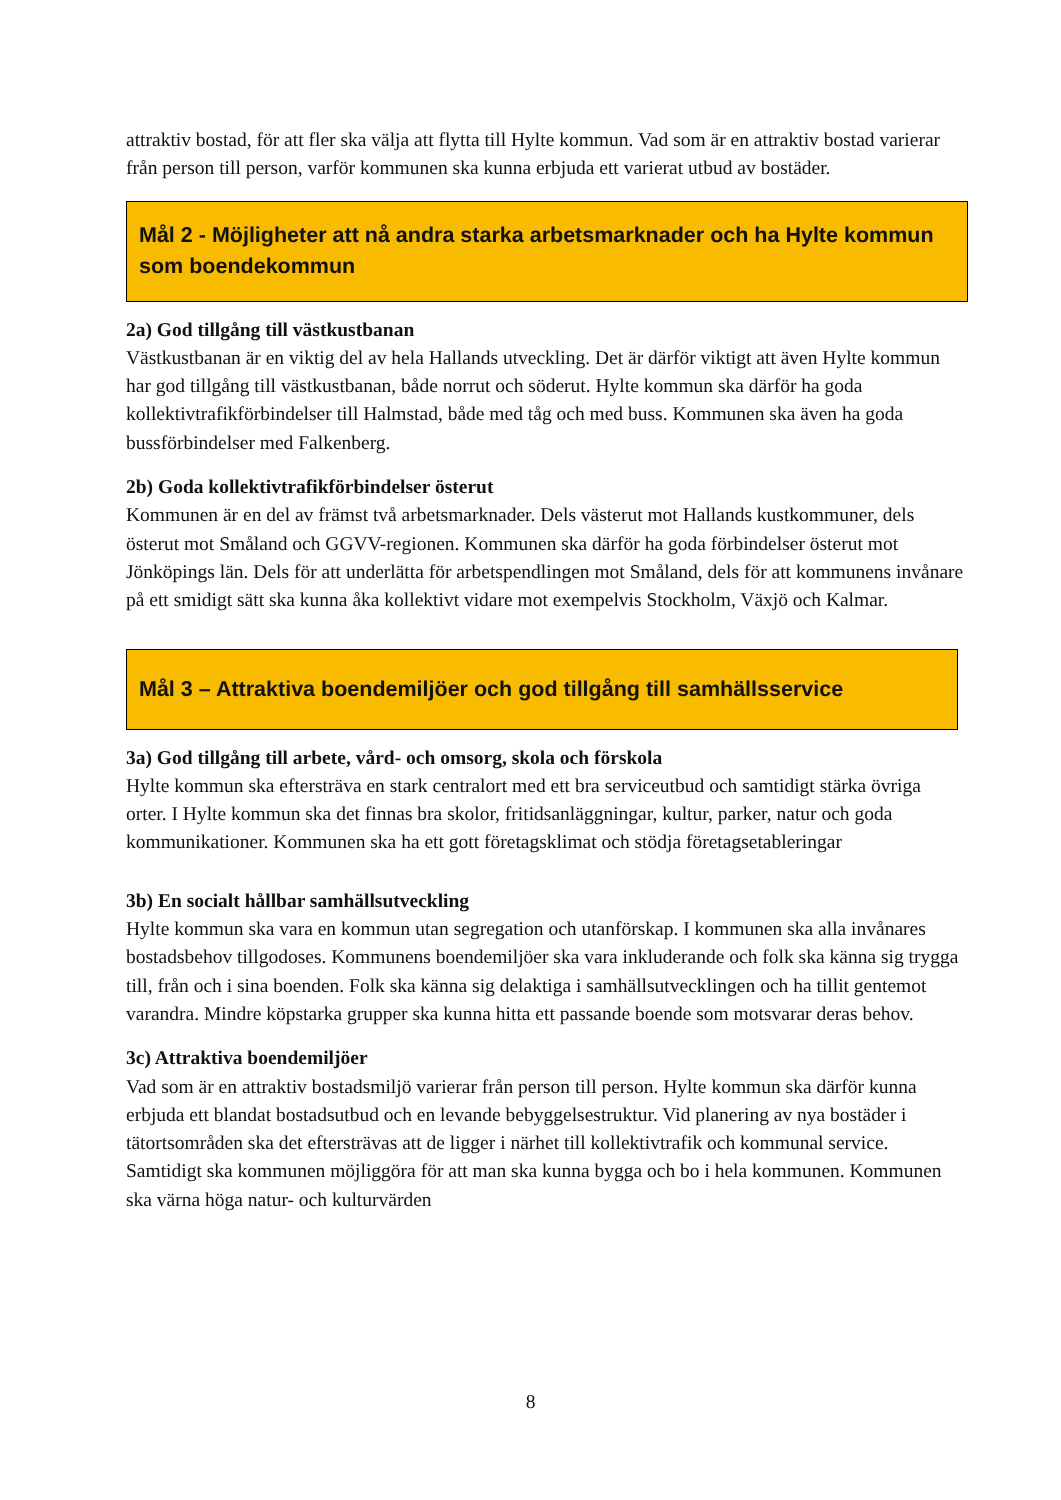attraktiv bostad, för att fler ska välja att flytta till Hylte kommun. Vad som är en attraktiv bostad varierar från person till person, varför kommunen ska kunna erbjuda ett varierat utbud av bostäder.
Mål 2 - Möjligheter att nå andra starka arbetsmarknader och ha Hylte kommun som boendekommun
2a) God tillgång till västkustbanan
Västkustbanan är en viktig del av hela Hallands utveckling. Det är därför viktigt att även Hylte kommun har god tillgång till västkustbanan, både norrut och söderut. Hylte kommun ska därför ha goda kollektivtrafikförbindelser till Halmstad, både med tåg och med buss. Kommunen ska även ha goda bussförbindelser med Falkenberg.
2b) Goda kollektivtrafikförbindelser österut
Kommunen är en del av främst två arbetsmarknader. Dels västerut mot Hallands kustkommuner, dels österut mot Småland och GGVV-regionen. Kommunen ska därför ha goda förbindelser österut mot Jönköpings län. Dels för att underlätta för arbetspendlingen mot Småland, dels för att kommunens invånare på ett smidigt sätt ska kunna åka kollektivt vidare mot exempelvis Stockholm, Växjö och Kalmar.
Mål 3 – Attraktiva boendemiljöer och god tillgång till samhällsservice
3a) God tillgång till arbete, vård- och omsorg, skola och förskola
Hylte kommun ska eftersträva en stark centralort med ett bra serviceutbud och samtidigt stärka övriga orter. I Hylte kommun ska det finnas bra skolor, fritidsanläggningar, kultur, parker, natur och goda kommunikationer. Kommunen ska ha ett gott företagsklimat och stödja företagsetableringar
3b) En socialt hållbar samhällsutveckling
Hylte kommun ska vara en kommun utan segregation och utanförskap. I kommunen ska alla invånares bostadsbehov tillgodoses. Kommunens boendemiljöer ska vara inkluderande och folk ska känna sig trygga till, från och i sina boenden. Folk ska känna sig delaktiga i samhällsutvecklingen och ha tillit gentemot varandra. Mindre köpstarka grupper ska kunna hitta ett passande boende som motsvarar deras behov.
3c) Attraktiva boendemiljöer
Vad som är en attraktiv bostadsmiljö varierar från person till person. Hylte kommun ska därför kunna erbjuda ett blandat bostadsutbud och en levande bebyggelsestruktur. Vid planering av nya bostäder i tätortsområden ska det eftersträvas att de ligger i närhet till kollektivtrafik och kommunal service. Samtidigt ska kommunen möjliggöra för att man ska kunna bygga och bo i hela kommunen. Kommunen ska värna höga natur- och kulturvärden
8